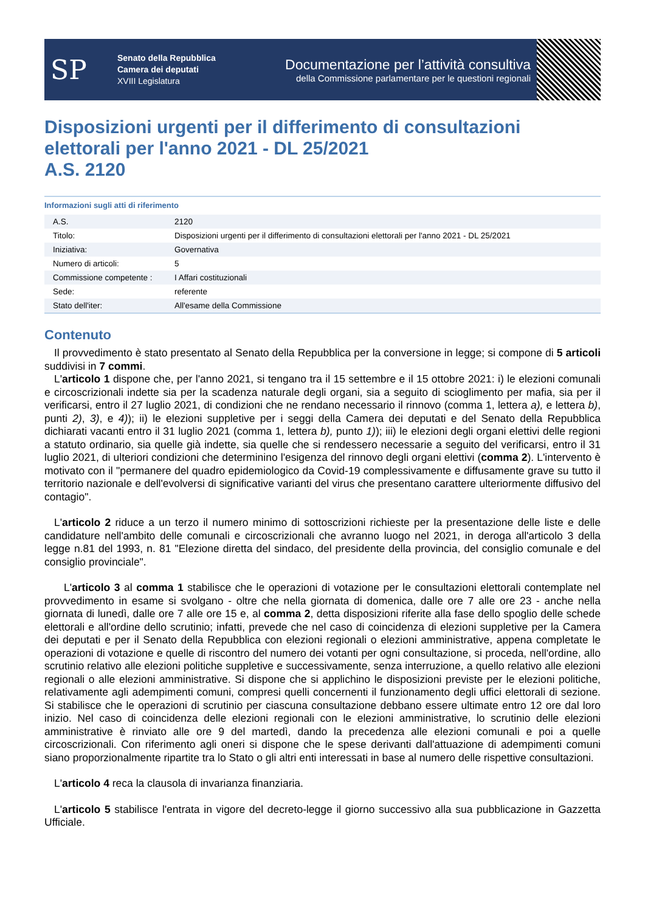SP
Senato della Repubblica
Camera dei deputati
XVIII Legislatura
Documentazione per l’attività consultiva
della Commissione parlamentare per le questioni regionali
Disposizioni urgenti per il differimento di consultazioni elettorali per l'anno 2021 - DL 25/2021
A.S. 2120
Informazioni sugli atti di riferimento
| A.S. | 2120 |
| Titolo: | Disposizioni urgenti per il differimento di consultazioni elettorali per l'anno 2021 - DL 25/2021 |
| Iniziativa: | Governativa |
| Numero di articoli: | 5 |
| Commissione competente : | I Affari costituzionali |
| Sede: | referente |
| Stato dell'iter: | All'esame della Commissione |
Contenuto
Il provvedimento è stato presentato al Senato della Repubblica per la conversione in legge; si compone di 5 articoli suddivisi in 7 commi.
L'articolo 1 dispone che, per l'anno 2021, si tengano tra il 15 settembre e il 15 ottobre 2021: i) le elezioni comunali e circoscrizionali indette sia per la scadenza naturale degli organi, sia a seguito di scioglimento per mafia, sia per il verificarsi, entro il 27 luglio 2021, di condizioni che ne rendano necessario il rinnovo (comma 1, lettera a), e lettera b), punti 2), 3), e 4)); ii) le elezioni suppletive per i seggi della Camera dei deputati e del Senato della Repubblica dichiarati vacanti entro il 31 luglio 2021 (comma 1, lettera b), punto 1)); iii) le elezioni degli organi elettivi delle regioni a statuto ordinario, sia quelle già indette, sia quelle che si rendessero necessarie a seguito del verificarsi, entro il 31 luglio 2021, di ulteriori condizioni che determinino l'esigenza del rinnovo degli organi elettivi (comma 2). L'intervento è motivato con il "permanere del quadro epidemiologico da Covid-19 complessivamente e diffusamente grave su tutto il territorio nazionale e dell'evolversi di significative varianti del virus che presentano carattere ulteriormente diffusivo del contagio".
L'articolo 2 riduce a un terzo il numero minimo di sottoscrizioni richieste per la presentazione delle liste e delle candidature nell'ambito delle comunali e circoscrizionali che avranno luogo nel 2021, in deroga all'articolo 3 della legge n.81 del 1993, n. 81 "Elezione diretta del sindaco, del presidente della provincia, del consiglio comunale e del consiglio provinciale".
L'articolo 3 al comma 1 stabilisce che le operazioni di votazione per le consultazioni elettorali contemplate nel provvedimento in esame si svolgano - oltre che nella giornata di domenica, dalle ore 7 alle ore 23 - anche nella giornata di lunedì, dalle ore 7 alle ore 15 e, al comma 2, detta disposizioni riferite alla fase dello spoglio delle schede elettorali e all'ordine dello scrutinio; infatti, prevede che nel caso di coincidenza di elezioni suppletive per la Camera dei deputati e per il Senato della Repubblica con elezioni regionali o elezioni amministrative, appena completate le operazioni di votazione e quelle di riscontro del numero dei votanti per ogni consultazione, si proceda, nell'ordine, allo scrutinio relativo alle elezioni politiche suppletive e successivamente, senza interruzione, a quello relativo alle elezioni regionali o alle elezioni amministrative. Si dispone che si applichino le disposizioni previste per le elezioni politiche, relativamente agli adempimenti comuni, compresi quelli concernenti il funzionamento degli uffici elettorali di sezione. Si stabilisce che le operazioni di scrutinio per ciascuna consultazione debbano essere ultimate entro 12 ore dal loro inizio. Nel caso di coincidenza delle elezioni regionali con le elezioni amministrative, lo scrutinio delle elezioni amministrative è rinviato alle ore 9 del martedì, dando la precedenza alle elezioni comunali e poi a quelle circoscrizionali. Con riferimento agli oneri si dispone che le spese derivanti dall'attuazione di adempimenti comuni siano proporzionalmente ripartite tra lo Stato o gli altri enti interessati in base al numero delle rispettive consultazioni.
L'articolo 4 reca la clausola di invarianza finanziaria.
L'articolo 5 stabilisce l'entrata in vigore del decreto-legge il giorno successivo alla sua pubblicazione in Gazzetta Ufficiale.